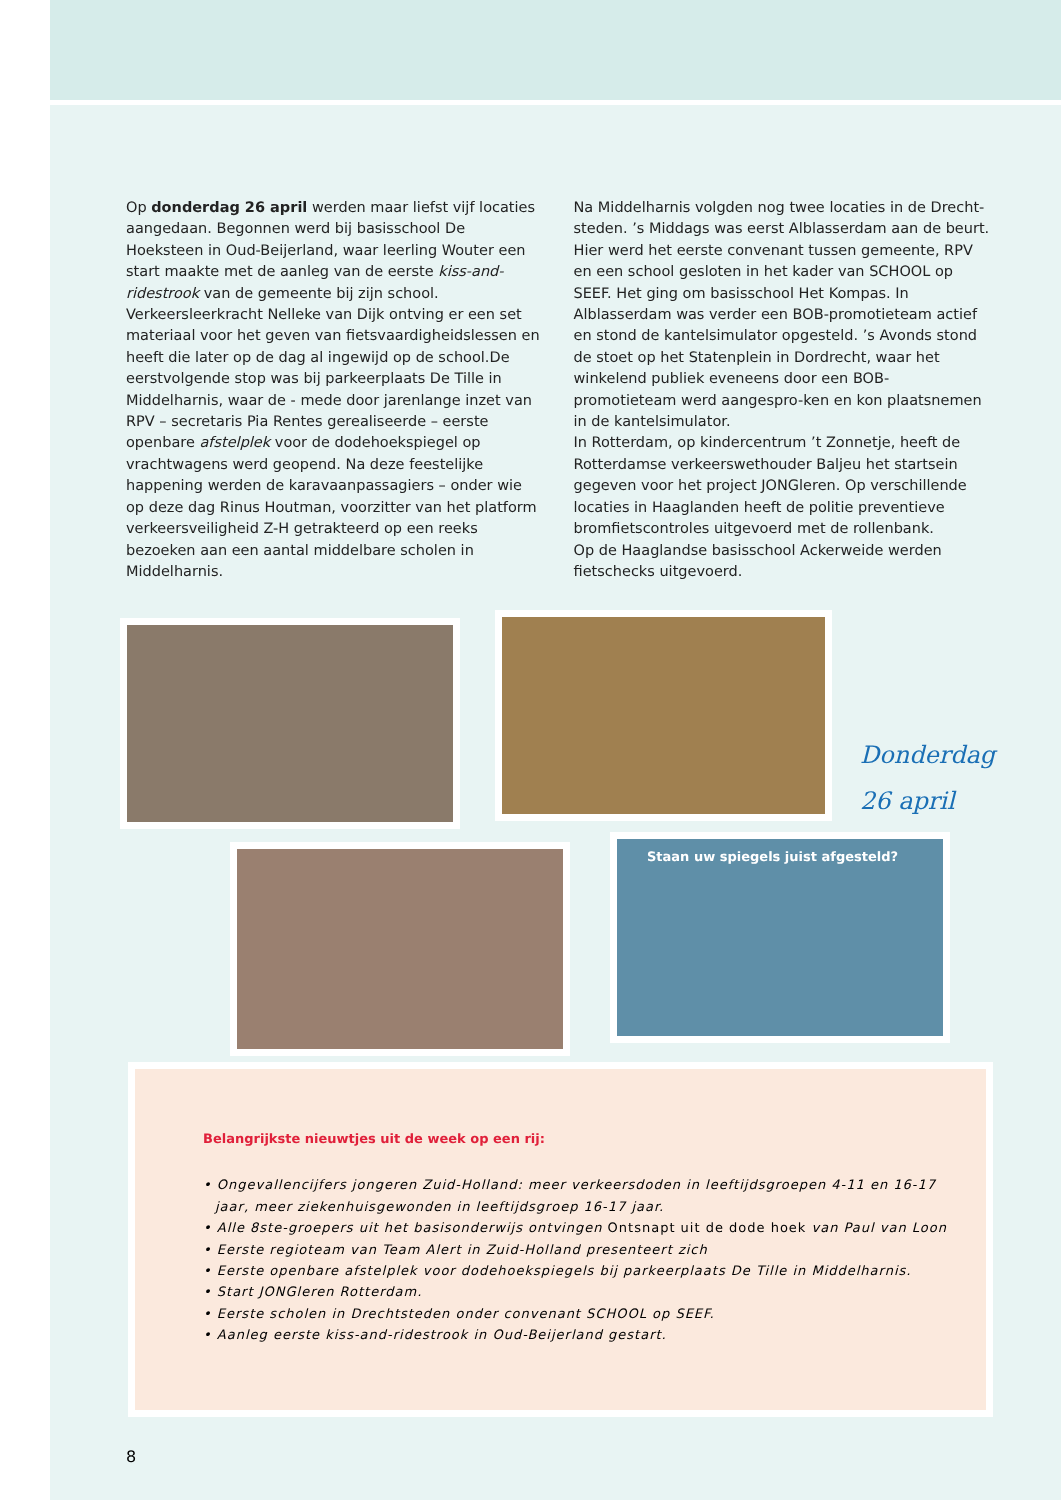Op donderdag 26 april werden maar liefst vijf locaties aangedaan. Begonnen werd bij basisschool De Hoeksteen in Oud-Beijerland, waar leerling Wouter een start maakte met de aanleg van de eerste kiss-and-ridestrook van de gemeente bij zijn school. Verkeersleerkracht Nelleke van Dijk ontving er een set materiaal voor het geven van fietsvaardigheidslessen en heeft die later op de dag al ingewijd op de school.De eerstvolgende stop was bij parkeerplaats De Tille in Middelharnis, waar de - mede door jarenlange inzet van RPV – secretaris Pia Rentes gerealiseerde – eerste openbare afstelplek voor de dodehoekspiegel op vrachtwagens werd geopend. Na deze feestelijke happening werden de karavaanpassagiers – onder wie op deze dag Rinus Houtman, voorzitter van het platform verkeersveiligheid Z-H getrakteerd op een reeks bezoeken aan een aantal middelbare scholen in Middelharnis.
Na Middelharnis volgden nog twee locaties in de Drecht-steden. ’s Middags was eerst Alblasserdam aan de beurt. Hier werd het eerste convenant tussen gemeente, RPV en een school gesloten in het kader van SCHOOL op SEEF. Het ging om basisschool Het Kompas. In Alblasserdam was verder een BOB-promotieteam actief en stond de kantelsimulator opgesteld. ’s Avonds stond de stoet op het Statenplein in Dordrecht, waar het winkelend publiek eveneens door een BOB-promotieteam werd aangespro-ken en kon plaatsnemen in de kantelsimulator.
In Rotterdam, op kindercentrum ’t Zonnetje, heeft de Rotterdamse verkeerswethouder Baljeu het startsein gegeven voor het project JONGleren. Op verschillende locaties in Haaglanden heeft de politie preventieve bromfietscontroles uitgevoerd met de rollenbank.
Op de Haaglandse basisschool Ackerweide werden fietschecks uitgevoerd.
Donderdag
26 april
Staan uw spiegels juist afgesteld?
Belangrijkste nieuwtjes uit de week op een rij:
• Ongevallencijfers jongeren Zuid-Holland: meer verkeersdoden in leeftijdsgroepen 4-11 en 16-17 jaar, meer ziekenhuisgewonden in leeftijdsgroep 16-17 jaar.
• Alle 8ste-groepers uit het basisonderwijs ontvingen Ontsnapt uit de dode hoek van Paul van Loon
• Eerste regioteam van Team Alert in Zuid-Holland presenteert zich
• Eerste openbare afstelplek voor dodehoekspiegels bij parkeerplaats De Tille in Middelharnis.
• Start JONGleren Rotterdam.
• Eerste scholen in Drechtsteden onder convenant SCHOOL op SEEF.
• Aanleg eerste kiss-and-ridestrook in Oud-Beijerland gestart.
8